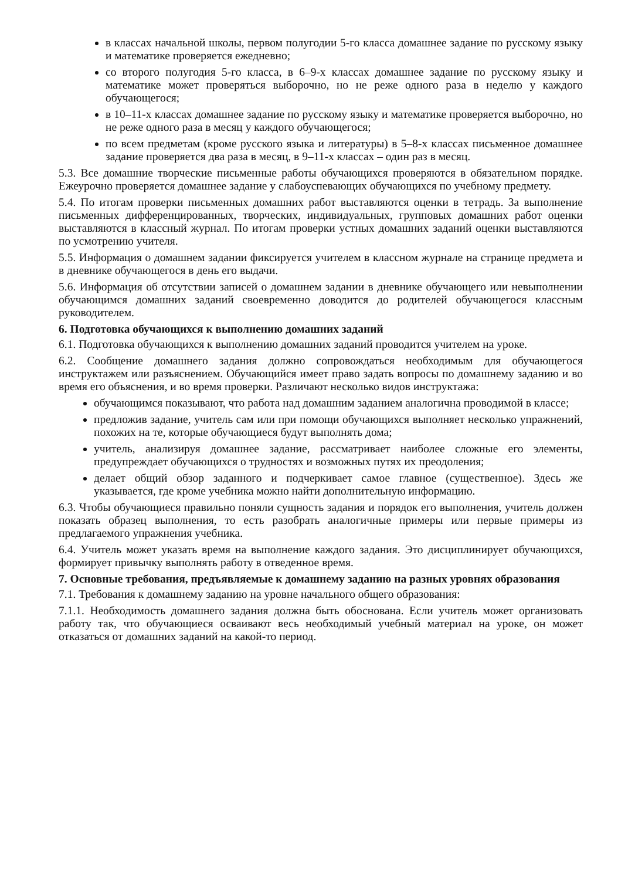в классах начальной школы, первом полугодии 5-го класса домашнее задание по русскому языку и математике проверяется ежедневно;
со второго полугодия 5-го класса, в 6–9-х классах домашнее задание по русскому языку и математике может проверяться выборочно, но не реже одного раза в неделю у каждого обучающегося;
в 10–11-х классах домашнее задание по русскому языку и математике проверяется выборочно, но не реже одного раза в месяц у каждого обучающегося;
по всем предметам (кроме русского языка и литературы) в 5–8-х классах письменное домашнее задание проверяется два раза в месяц, в 9–11-х классах – один раз в месяц.
5.3. Все домашние творческие письменные работы обучающихся проверяются в обязательном порядке. Ежеурочно проверяется домашнее задание у слабоуспевающих обучающихся по учебному предмету.
5.4. По итогам проверки письменных домашних работ выставляются оценки в тетрадь. За выполнение письменных дифференцированных, творческих, индивидуальных, групповых домашних работ оценки выставляются в классный журнал. По итогам проверки устных домашних заданий оценки выставляются по усмотрению учителя.
5.5. Информация о домашнем задании фиксируется учителем в классном журнале на странице предмета и в дневнике обучающегося в день его выдачи.
5.6. Информация об отсутствии записей о домашнем задании в дневнике обучающего или невыполнении обучающимся домашних заданий своевременно доводится до родителей обучающегося классным руководителем.
6. Подготовка обучающихся к выполнению домашних заданий
6.1. Подготовка обучающихся к выполнению домашних заданий проводится учителем на уроке.
6.2. Сообщение домашнего задания должно сопровождаться необходимым для обучающегося инструктажем или разъяснением. Обучающийся имеет право задать вопросы по домашнему заданию и во время его объяснения, и во время проверки. Различают несколько видов инструктажа:
обучающимся показывают, что работа над домашним заданием аналогична проводимой в классе;
предложив задание, учитель сам или при помощи обучающихся выполняет несколько упражнений, похожих на те, которые обучающиеся будут выполнять дома;
учитель, анализируя домашнее задание, рассматривает наиболее сложные его элементы, предупреждает обучающихся о трудностях и возможных путях их преодоления;
делает общий обзор заданного и подчеркивает самое главное (существенное). Здесь же указывается, где кроме учебника можно найти дополнительную информацию.
6.3. Чтобы обучающиеся правильно поняли сущность задания и порядок его выполнения, учитель должен показать образец выполнения, то есть разобрать аналогичные примеры или первые примеры из предлагаемого упражнения учебника.
6.4. Учитель может указать время на выполнение каждого задания. Это дисциплинирует обучающихся, формирует привычку выполнять работу в отведенное время.
7. Основные требования, предъявляемые к домашнему заданию на разных уровнях образования
7.1. Требования к домашнему заданию на уровне начального общего образования:
7.1.1. Необходимость домашнего задания должна быть обоснована. Если учитель может организовать работу так, что обучающиеся осваивают весь необходимый учебный материал на уроке, он может отказаться от домашних заданий на какой-то период.